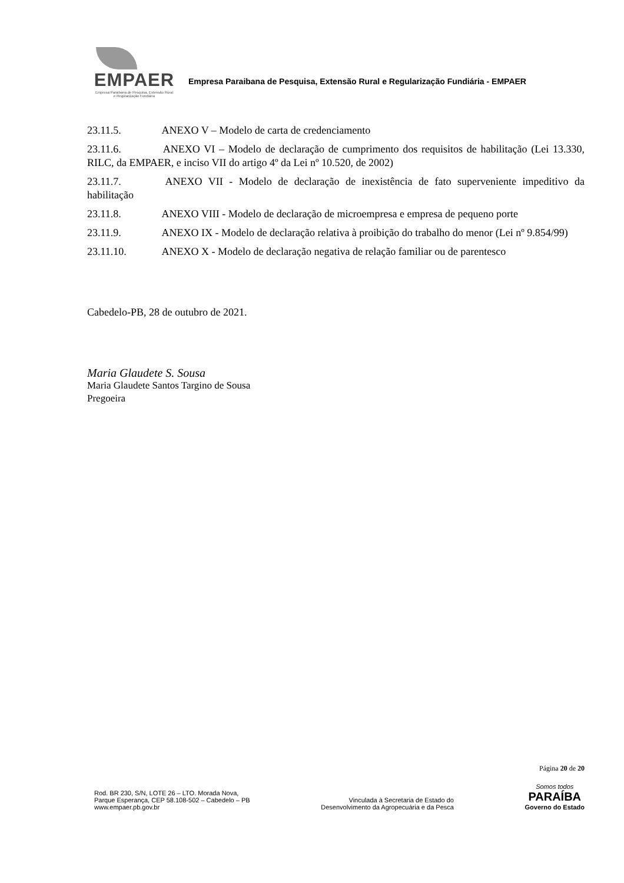EMPAER
Empresa Paraibana de Pesquisa, Extensão Rural
e Regularização Fundiária
Empresa Paraibana de Pesquisa, Extensão Rural e Regularização Fundiária - EMPAER
23.11.5. ANEXO V – Modelo de carta de credenciamento
23.11.6. ANEXO VI – Modelo de declaração de cumprimento dos requisitos de habilitação (Lei 13.330, RILC, da EMPAER, e inciso VII do artigo 4º da Lei nº 10.520, de 2002)
23.11.7. ANEXO VII - Modelo de declaração de inexistência de fato superveniente impeditivo da habilitação
23.11.8. ANEXO VIII - Modelo de declaração de microempresa e empresa de pequeno porte
23.11.9. ANEXO IX - Modelo de declaração relativa à proibição do trabalho do menor (Lei nº 9.854/99)
23.11.10. ANEXO X - Modelo de declaração negativa de relação familiar ou de parentesco
Cabedelo-PB, 28 de outubro de 2021.
Maria Glaudete S. Sousa
Maria Glaudete Santos Targino de Sousa
Pregoeira
Página 20 de 20
Rod. BR 230, S/N, LOTE 26 – LTO. Morada Nova,
Parque Esperança, CEP 58.108-502 – Cabedelo – PB
www.empaer.pb.gov.br
Vinculada à Secretaria de Estado do
Desenvolvimento da Agropecuária e da Pesca
Somos todos
PARAÍBA
Governo do Estado